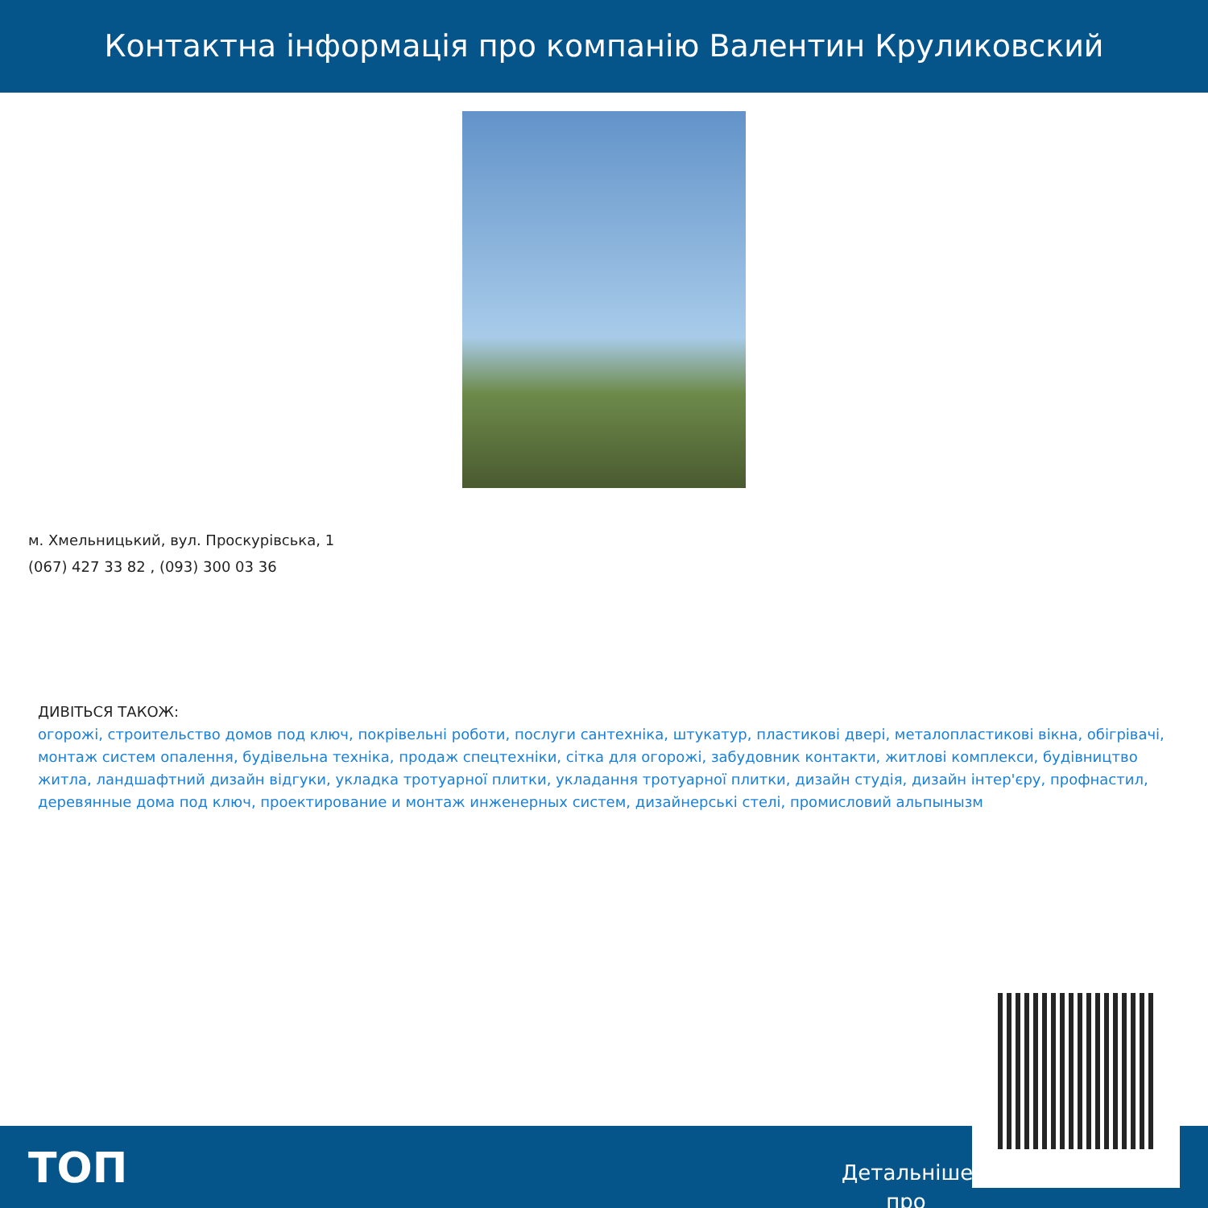Контактна інформація про компанію Валентин Круликовский
м. Хмельницький, вул. Проскурівська, 1
(067) 427 33 82 , (093) 300 03 36
ДИВІТЬСЯ ТАКОЖ:
огорожі, строительство домов под ключ, покрівельні роботи, послуги сантехніка, штукатур, пластикові двері, металопластикові вікна, обігрівачі, монтаж систем опалення, будівельна техніка, продаж спецтехніки, сітка для огорожі, забудовник контакти, житлові комплекси, будівництво житла, ландшафтний дизайн відгуки, укладка тротуарної плитки, укладання тротуарної плитки, дизайн студія, дизайн інтер'єру, профнастил, деревянные дома под ключ, проектирование и монтаж инженерных систем, дизайнерські стелі, промисловий альпынызм
ТОП
Детальніше про